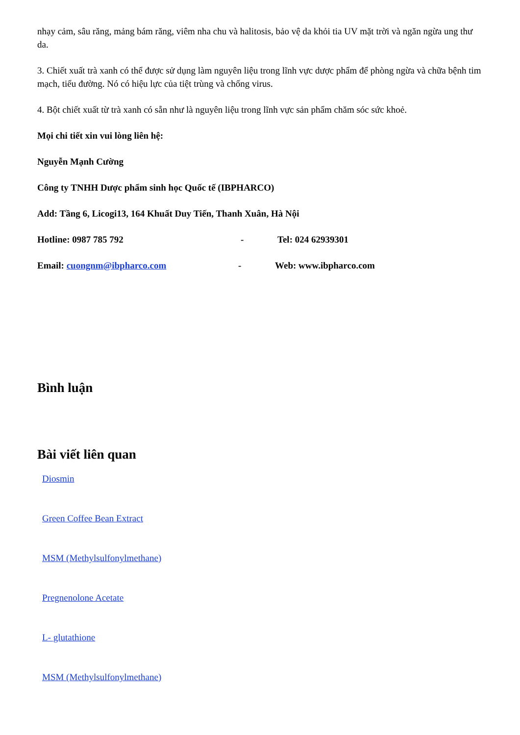nhạy cảm, sâu răng, mảng bám răng, viêm nha chu và halitosis, bảo vệ da khỏi tia UV mặt trời và ngăn ngừa ung thư da.
3. Chiết xuất trà xanh có thể được sử dụng làm nguyên liệu trong lĩnh vực dược phẩm để phòng ngừa và chữa bệnh tim mạch, tiểu đường. Nó có hiệu lực của tiệt trùng và chống virus.
4. Bột chiết xuất từ trà xanh có sẵn như là nguyên liệu trong lĩnh vực sản phẩm chăm sóc sức khoẻ.
Mọi chi tiết xin vui lòng liên hệ:
Nguyễn Mạnh Cường
Công ty TNHH Dược phẩm sinh học Quốc tế (IBPHARCO)
Add: Tầng 6, Licogi13, 164 Khuất Duy Tiến, Thanh Xuân, Hà Nội
Hotline: 0987 785 792 - Tel: 024 62939301
Email: cuongnm@ibpharco.com - Web: www.ibpharco.com
Bình luận
Bài viết liên quan
Diosmin
Green Coffee Bean Extract
MSM (Methylsulfonylmethane)
Pregnenolone Acetate
L- glutathione
MSM (Methylsulfonylmethane)